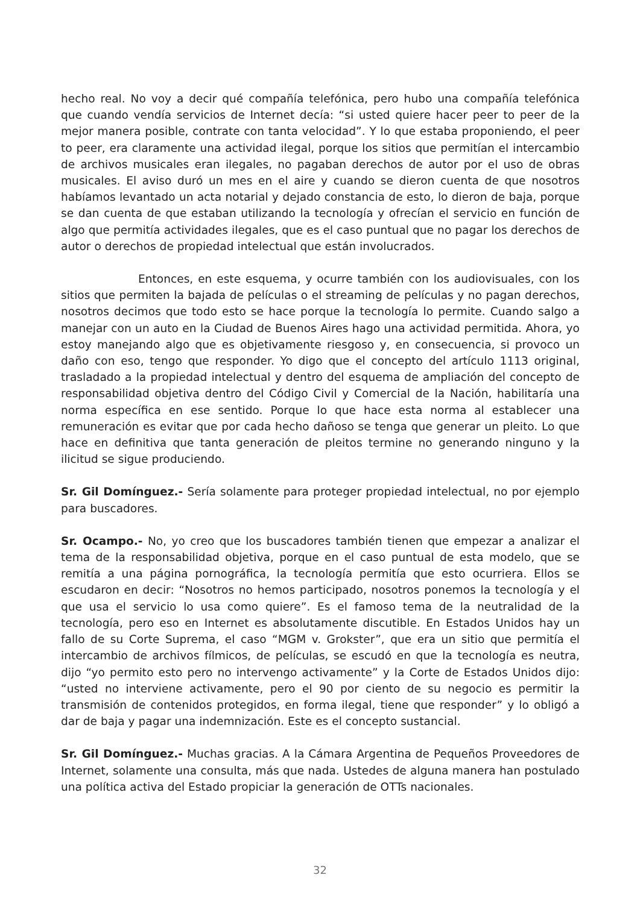hecho real. No voy a decir qué compañía telefónica, pero hubo una compañía telefónica que cuando vendía servicios de Internet decía: “si usted quiere hacer peer to peer de la mejor manera posible, contrate con tanta velocidad”. Y lo que estaba proponiendo, el peer to peer, era claramente una actividad ilegal, porque los sitios que permitían el intercambio de archivos musicales eran ilegales, no pagaban derechos de autor por el uso de obras musicales. El aviso duró un mes en el aire y cuando se dieron cuenta de que nosotros habíamos levantado un acta notarial y dejado constancia de esto, lo dieron de baja, porque se dan cuenta de que estaban utilizando la tecnología y ofrecían el servicio en función de algo que permitía actividades ilegales, que es el caso puntual que no pagar los derechos de autor o derechos de propiedad intelectual que están involucrados.
Entonces, en este esquema, y ocurre también con los audiovisuales, con los sitios que permiten la bajada de películas o el streaming de películas y no pagan derechos, nosotros decimos que todo esto se hace porque la tecnología lo permite. Cuando salgo a manejar con un auto en la Ciudad de Buenos Aires hago una actividad permitida. Ahora, yo estoy manejando algo que es objetivamente riesgoso y, en consecuencia, si provoco un daño con eso, tengo que responder. Yo digo que el concepto del artículo 1113 original, trasladado a la propiedad intelectual y dentro del esquema de ampliación del concepto de responsabilidad objetiva dentro del Código Civil y Comercial de la Nación, habilitaría una norma específica en ese sentido. Porque lo que hace esta norma al establecer una remuneración es evitar que por cada hecho dañoso se tenga que generar un pleito. Lo que hace en definitiva que tanta generación de pleitos termine no generando ninguno y la ilicitud se sigue produciendo.
Sr. Gil Domínguez.- Sería solamente para proteger propiedad intelectual, no por ejemplo para buscadores.
Sr. Ocampo.- No, yo creo que los buscadores también tienen que empezar a analizar el tema de la responsabilidad objetiva, porque en el caso puntual de esta modelo, que se remitía a una página pornográfica, la tecnología permitía que esto ocurriera. Ellos se escudaron en decir: “Nosotros no hemos participado, nosotros ponemos la tecnología y el que usa el servicio lo usa como quiere”. Es el famoso tema de la neutralidad de la tecnología, pero eso en Internet es absolutamente discutible. En Estados Unidos hay un fallo de su Corte Suprema, el caso “MGM v. Grokster”, que era un sitio que permitía el intercambio de archivos fílmicos, de películas, se escudó en que la tecnología es neutra, dijo “yo permito esto pero no intervengo activamente” y la Corte de Estados Unidos dijo: “usted no interviene activamente, pero el 90 por ciento de su negocio es permitir la transmisión de contenidos protegidos, en forma ilegal, tiene que responder” y lo obligó a dar de baja y pagar una indemnización. Este es el concepto sustancial.
Sr. Gil Domínguez.- Muchas gracias. A la Cámara Argentina de Pequeños Proveedores de Internet, solamente una consulta, más que nada. Ustedes de alguna manera han postulado una política activa del Estado propiciar la generación de OTTs nacionales.
32